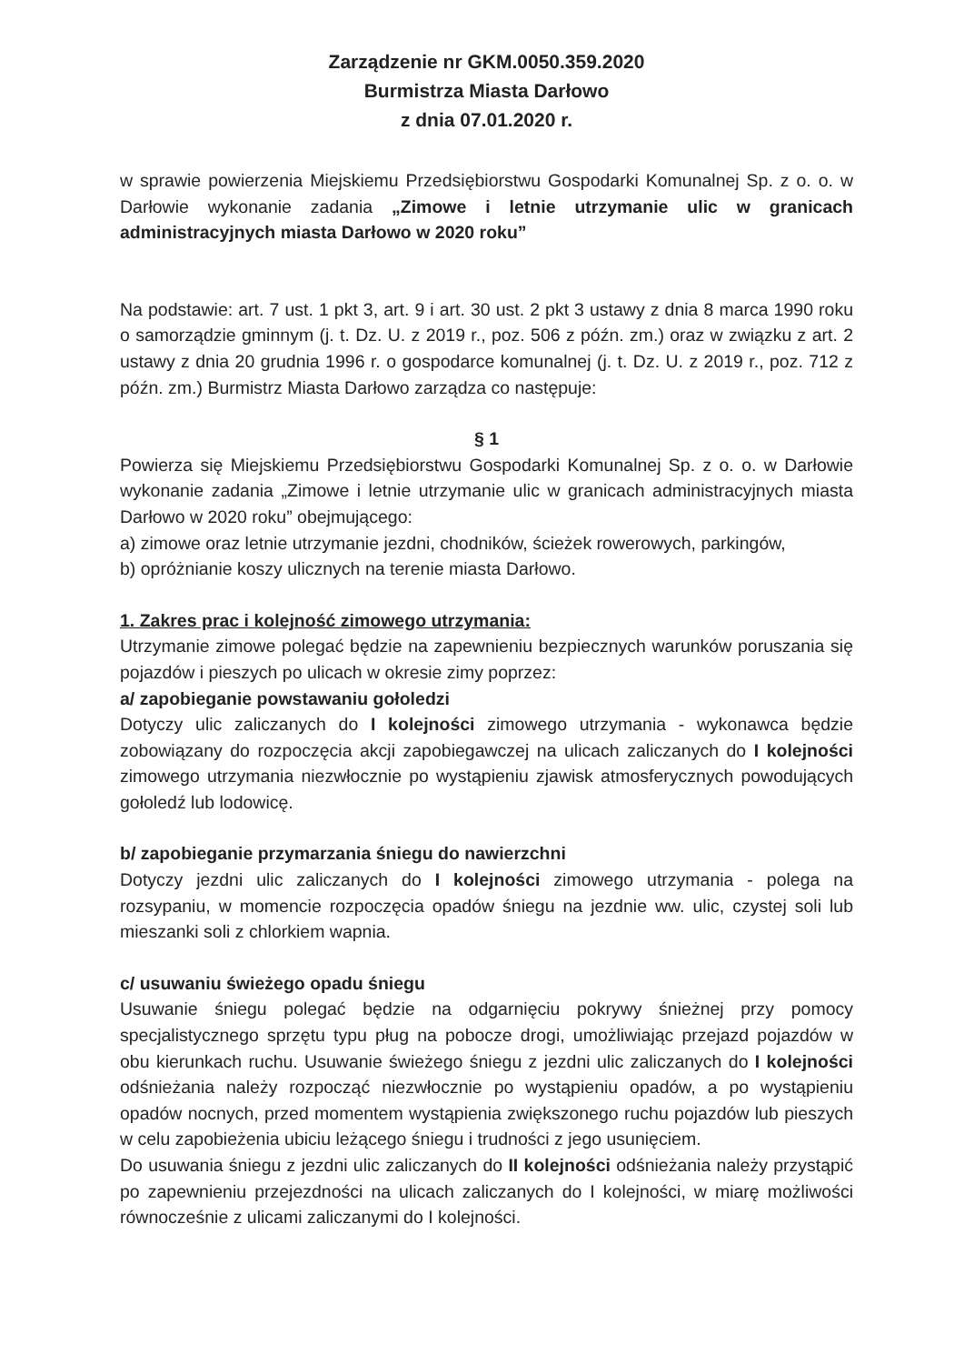Zarządzenie nr GKM.0050.359.2020
Burmistrza Miasta Darłowo
z dnia 07.01.2020 r.
w sprawie powierzenia Miejskiemu Przedsiębiorstwu Gospodarki Komunalnej Sp. z o. o. w Darłowie wykonanie zadania „Zimowe i letnie utrzymanie ulic w granicach administracyjnych miasta Darłowo w 2020 roku”
Na podstawie: art. 7 ust. 1 pkt 3, art. 9 i art. 30 ust. 2 pkt 3 ustawy z dnia 8 marca 1990 roku o samorządzie gminnym (j. t. Dz. U. z 2019 r., poz. 506 z późn. zm.) oraz w związku z art. 2 ustawy z dnia 20 grudnia 1996 r. o gospodarce komunalnej (j. t. Dz. U. z 2019 r., poz. 712 z późn. zm.) Burmistrz Miasta Darłowo zarządza co następuje:
§ 1
Powierza się Miejskiemu Przedsiębiorstwu Gospodarki Komunalnej Sp. z o. o. w Darłowie wykonanie zadania „Zimowe i letnie utrzymanie ulic w granicach administracyjnych miasta Darłowo w 2020 roku” obejmującego:
a) zimowe oraz letnie utrzymanie jezdni, chodników, ścieżek rowerowych, parkingów,
b) opróżnianie koszy ulicznych na terenie miasta Darłowo.
1. Zakres prac i kolejność zimowego utrzymania:
Utrzymanie zimowe polegać będzie na zapewnieniu bezpiecznych warunków poruszania się pojazdów i pieszych po ulicach w okresie zimy poprzez:
a/ zapobieganie powstawaniu gołoledzi
Dotyczy ulic zaliczanych do I kolejności zimowego utrzymania - wykonawca będzie zobowiązany do rozpoczęcia akcji zapobiegawczej na ulicach zaliczanych do I kolejności zimowego utrzymania niezwłocznie po wystąpieniu zjawisk atmosferycznych powodujących gołoledź lub lodowicę.
b/ zapobieganie przymarzania śniegu do nawierzchni
Dotyczy jezdni ulic zaliczanych do I kolejności zimowego utrzymania - polega na rozsypaniu, w momencie rozpoczęcia opadów śniegu na jezdnie ww. ulic, czystej soli lub mieszanki soli z chlorkiem wapnia.
c/ usuwaniu świeżego opadu śniegu
Usuwanie śniegu polegać będzie na odgarnięciu pokrywy śnieżnej przy pomocy specjalistycznego sprzętu typu pług na pobocze drogi, umożliwiając przejazd pojazdów w obu kierunkach ruchu. Usuwanie świeżego śniegu z jezdni ulic zaliczanych do I kolejności odśnieżania należy rozpocząć niezwłocznie po wystąpieniu opadów, a po wystąpieniu opadów nocnych, przed momentem wystąpienia zwiększonego ruchu pojazdów lub pieszych w celu zapobieżenia ubiciu leżącego śniegu i trudności z jego usunięciem.
Do usuwania śniegu z jezdni ulic zaliczanych do II kolejności odśnieżania należy przystąpić po zapewnieniu przejezdności na ulicach zaliczanych do I kolejności, w miarę możliwości równocześnie z ulicami zaliczanymi do I kolejności.